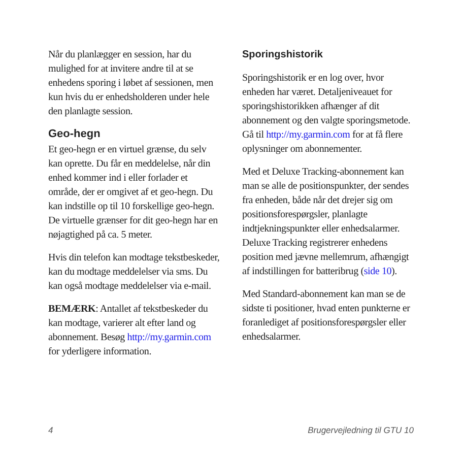Når du planlægger en session, har du mulighed for at invitere andre til at se enhedens sporing i løbet af sessionen, men kun hvis du er enhedsholderen under hele den planlagte session.
Geo-hegn
Et geo-hegn er en virtuel grænse, du selv kan oprette. Du får en meddelelse, når din enhed kommer ind i eller forlader et område, der er omgivet af et geo-hegn. Du kan indstille op til 10 forskellige geo-hegn. De virtuelle grænser for dit geo-hegn har en nøjagtighed på ca. 5 meter.
Hvis din telefon kan modtage tekstbeskeder, kan du modtage meddelelser via sms. Du kan også modtage meddelelser via e-mail.
BEMÆRK: Antallet af tekstbeskeder du kan modtage, varierer alt efter land og abonnement. Besøg http://my.garmin.com for yderligere information.
Sporingshistorik
Sporingshistorik er en log over, hvor enheden har været. Detaljeniveauet for sporingshistorikken afhænger af dit abonnement og den valgte sporingsmetode. Gå til http://my.garmin.com for at få flere oplysninger om abonnementer.
Med et Deluxe Tracking-abonnement kan man se alle de positionspunkter, der sendes fra enheden, både når det drejer sig om positionsforespørgsler, planlagte indtjekningspunkter eller enhedsalarmer. Deluxe Tracking registrerer enhedens position med jævne mellemrum, afhængigt af indstillingen for batteribrug (side 10).
Med Standard-abonnement kan man se de sidste ti positioner, hvad enten punkterne er foranlediget af positionsforespørgsler eller enhedsalarmer.
4 Brugervejledning til GTU 10